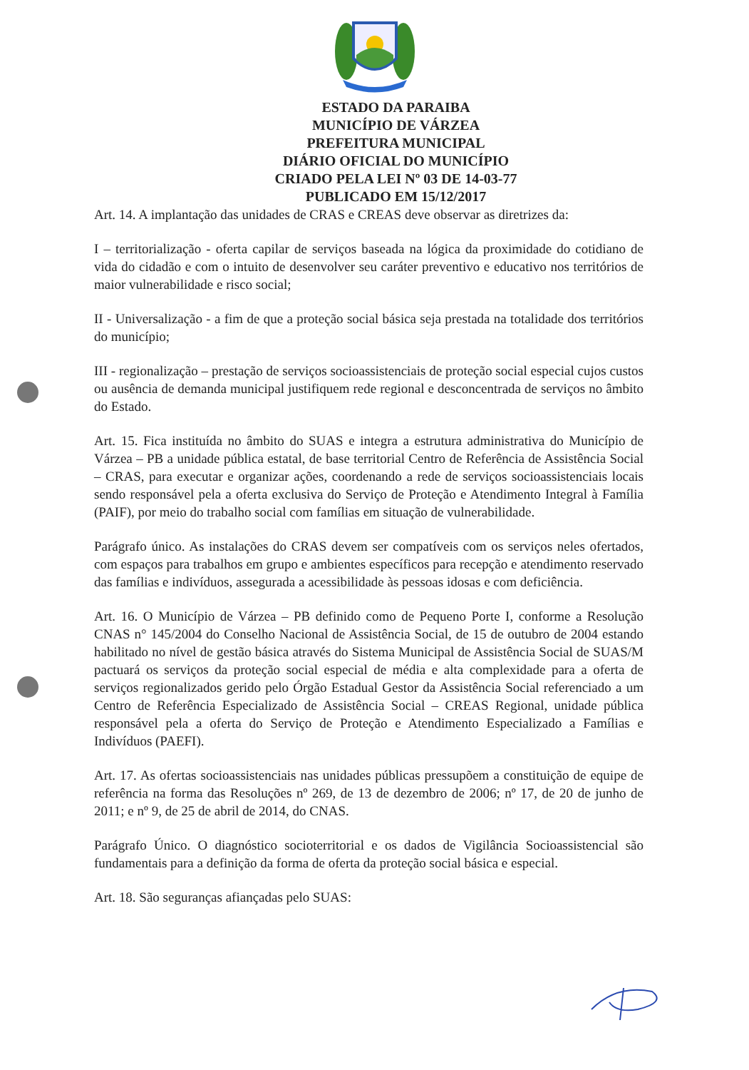ESTADO DA PARAIBA
MUNICÍPIO DE VÁRZEA
PREFEITURA MUNICIPAL
DIÁRIO OFICIAL DO MUNICÍPIO
CRIADO PELA LEI Nº 03 DE 14-03-77
PUBLICADO EM 15/12/2017
Art. 14. A implantação das unidades de CRAS e CREAS deve observar as diretrizes da:
I – territorialização - oferta capilar de serviços baseada na lógica da proximidade do cotidiano de vida do cidadão e com o intuito de desenvolver seu caráter preventivo e educativo nos territórios de maior vulnerabilidade e risco social;
II - Universalização - a fim de que a proteção social básica seja prestada na totalidade dos territórios do município;
III - regionalização – prestação de serviços socioassistenciais de proteção social especial cujos custos ou ausência de demanda municipal justifiquem rede regional e desconcentrada de serviços no âmbito do Estado.
Art. 15. Fica instituída no âmbito do SUAS e integra a estrutura administrativa do Município de Várzea – PB a unidade pública estatal, de base territorial Centro de Referência de Assistência Social – CRAS, para executar e organizar ações, coordenando a rede de serviços socioassistenciais locais sendo responsável pela a oferta exclusiva do Serviço de Proteção e Atendimento Integral à Família (PAIF), por meio do trabalho social com famílias em situação de vulnerabilidade.
Parágrafo único. As instalações do CRAS devem ser compatíveis com os serviços neles ofertados, com espaços para trabalhos em grupo e ambientes específicos para recepção e atendimento reservado das famílias e indivíduos, assegurada a acessibilidade às pessoas idosas e com deficiência.
Art. 16. O Município de Várzea – PB definido como de Pequeno Porte I, conforme a Resolução CNAS n° 145/2004 do Conselho Nacional de Assistência Social, de 15 de outubro de 2004 estando habilitado no nível de gestão básica através do Sistema Municipal de Assistência Social de SUAS/M pactuará os serviços da proteção social especial de média e alta complexidade para a oferta de serviços regionalizados gerido pelo Órgão Estadual Gestor da Assistência Social referenciado a um Centro de Referência Especializado de Assistência Social – CREAS Regional, unidade pública responsável pela a oferta do Serviço de Proteção e Atendimento Especializado a Famílias e Indivíduos (PAEFI).
Art. 17. As ofertas socioassistenciais nas unidades públicas pressupõem a constituição de equipe de referência na forma das Resoluções nº 269, de 13 de dezembro de 2006; nº 17, de 20 de junho de 2011; e nº 9, de 25 de abril de 2014, do CNAS.
Parágrafo Único. O diagnóstico socioterritorial e os dados de Vigilância Socioassistencial são fundamentais para a definição da forma de oferta da proteção social básica e especial.
Art. 18. São seguranças afiançadas pelo SUAS: